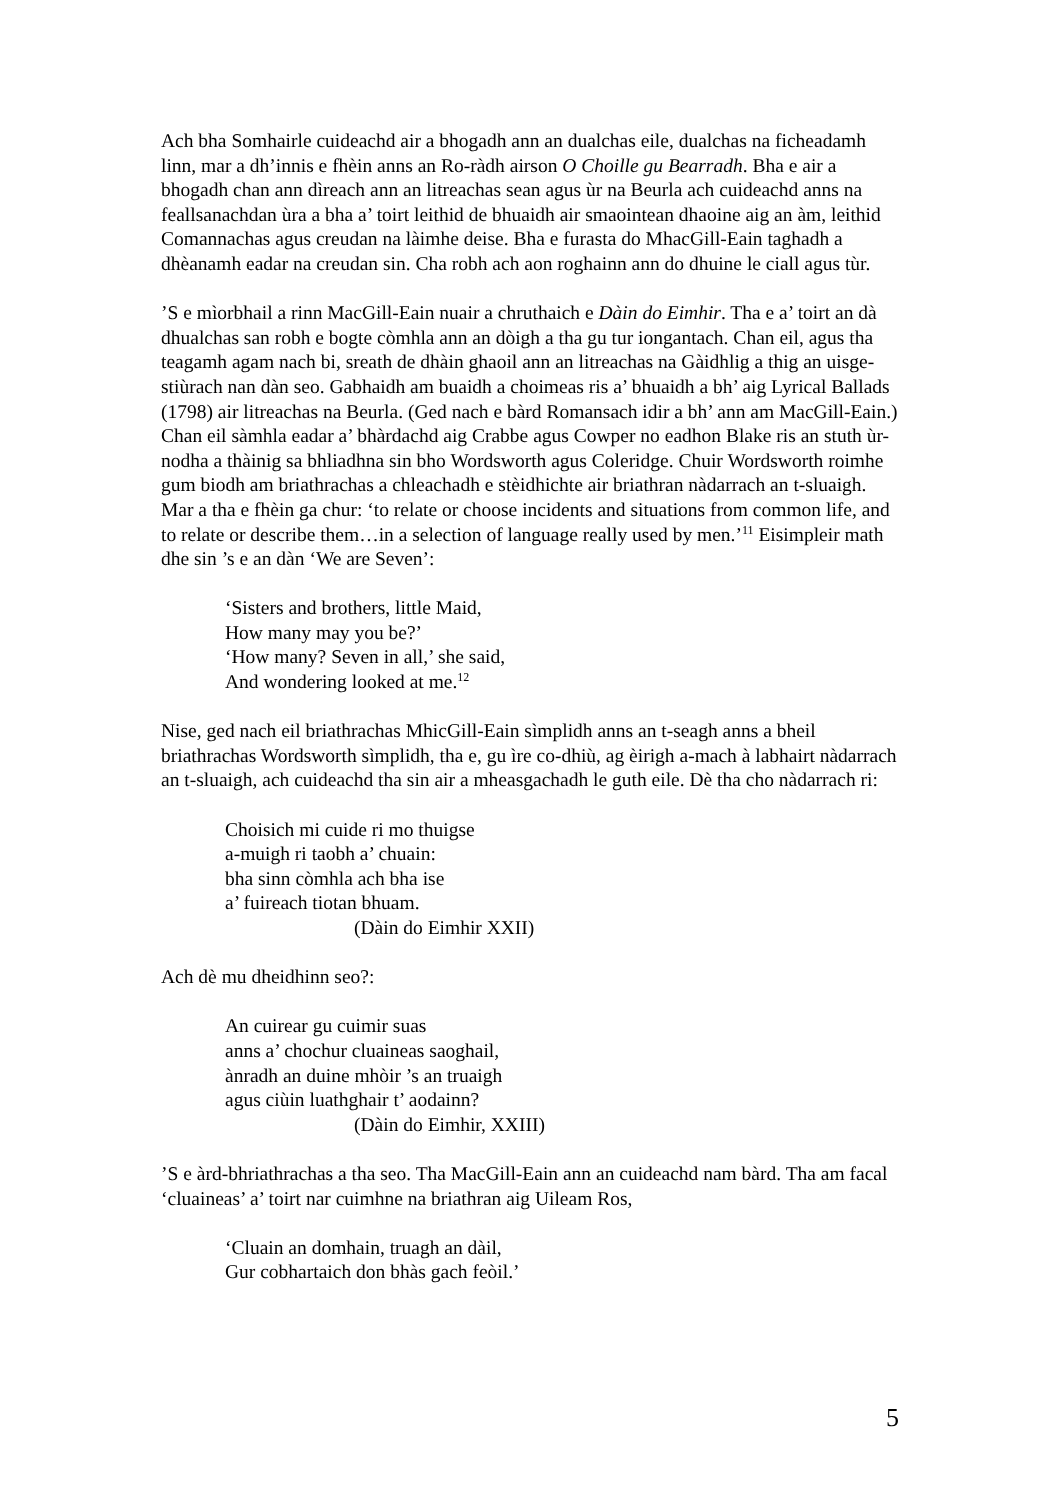Ach bha Somhairle cuideachd air a bhogadh ann an dualchas eile, dualchas na ficheadamh linn, mar a dh’innis e fhèin anns an Ro-ràdh airson O Choille gu Bearradh. Bha e air a bhogadh chan ann dìreach ann an litreachas sean agus ùr na Beurla ach cuideachd anns na feallsanachdan ùra a bha a’ toirt leithid de bhuaidh air smaointean dhaoine aig an àm, leithid Comannachas agus creudan na làimhe deise. Bha e furasta do MhacGill-Eain taghadh a dhèanamh eadar na creudan sin. Cha robh ach aon roghainn ann do dhuine le ciall agus tùr.
’S e mìorbhail a rinn MacGill-Eain nuair a chruthaich e Dàin do Eimhir. Tha e a’ toirt an dà dhualchas san robh e bogte còmhla ann an dòigh a tha gu tur iongantach. Chan eil, agus tha teagamh agam nach bi, sreath de dhàin ghaoil ann an litreachas na Gàidhlig a thig an uisge-stiùrach nan dàn seo. Gabhaidh am buaidh a choimeas ris a’ bhuaidh a bh’ aig Lyrical Ballads (1798) air litreachas na Beurla. (Ged nach e bàrd Romansach idir a bh’ ann am MacGill-Eain.) Chan eil sàmhla eadar a’ bhàrdachd aig Crabbe agus Cowper no eadhon Blake ris an stuth ùr-nodha a thàinig sa bhliadhna sin bho Wordsworth agus Coleridge. Chuir Wordsworth roimhe gum biodh am briathrachas a chleachadh e stèidhichte air briathran nàdarrach an t-sluaigh. Mar a tha e fhèin ga chur: ‘to relate or choose incidents and situations from common life, and to relate or describe them…in a selection of language really used by men.’<sup>11</sup> Eisimpleir math dhe sin ’s e an dàn ‘We are Seven’:
‘Sisters and brothers, little Maid,
How many may you be?’
‘How many? Seven in all,’ she said,
And wondering looked at me.<sup>12</sup>
Nise, ged nach eil briathrachas MhicGill-Eain sìmplidh anns an t-seagh anns a bheil briathrachas Wordsworth sìmplidh, tha e, gu ìre co-dhiù, ag èirigh a-mach à labhairt nàdarrach an t-sluaigh, ach cuideachd tha sin air a mheasgachadh le guth eile. Dè tha cho nàdarrach ri:
Choisich mi cuide ri mo thuigse
a-muigh ri taobh a’ chuain:
bha sinn còmhla ach bha ise
a’ fuireach tiotan bhuam.
(Dàin do Eimhir XXII)
Ach dè mu dheidhinn seo?:
An cuirear gu cuimir suas
anns a’ chochur cluaineas saoghail,
ànradh an duine mhòir ’s an truaigh
agus ciùin luathghair t’ aodainn?
(Dàin do Eimhir, XXIII)
’S e àrd-bhriathrachas a tha seo. Tha MacGill-Eain ann an cuideachd nam bàrd. Tha am facal ‘cluaineas’ a’ toirt nar cuimhne na briathran aig Uileam Ros,
‘Cluain an domhain, truagh an dàil,
Gur cobhartaich don bhàs gach feòil.’
5